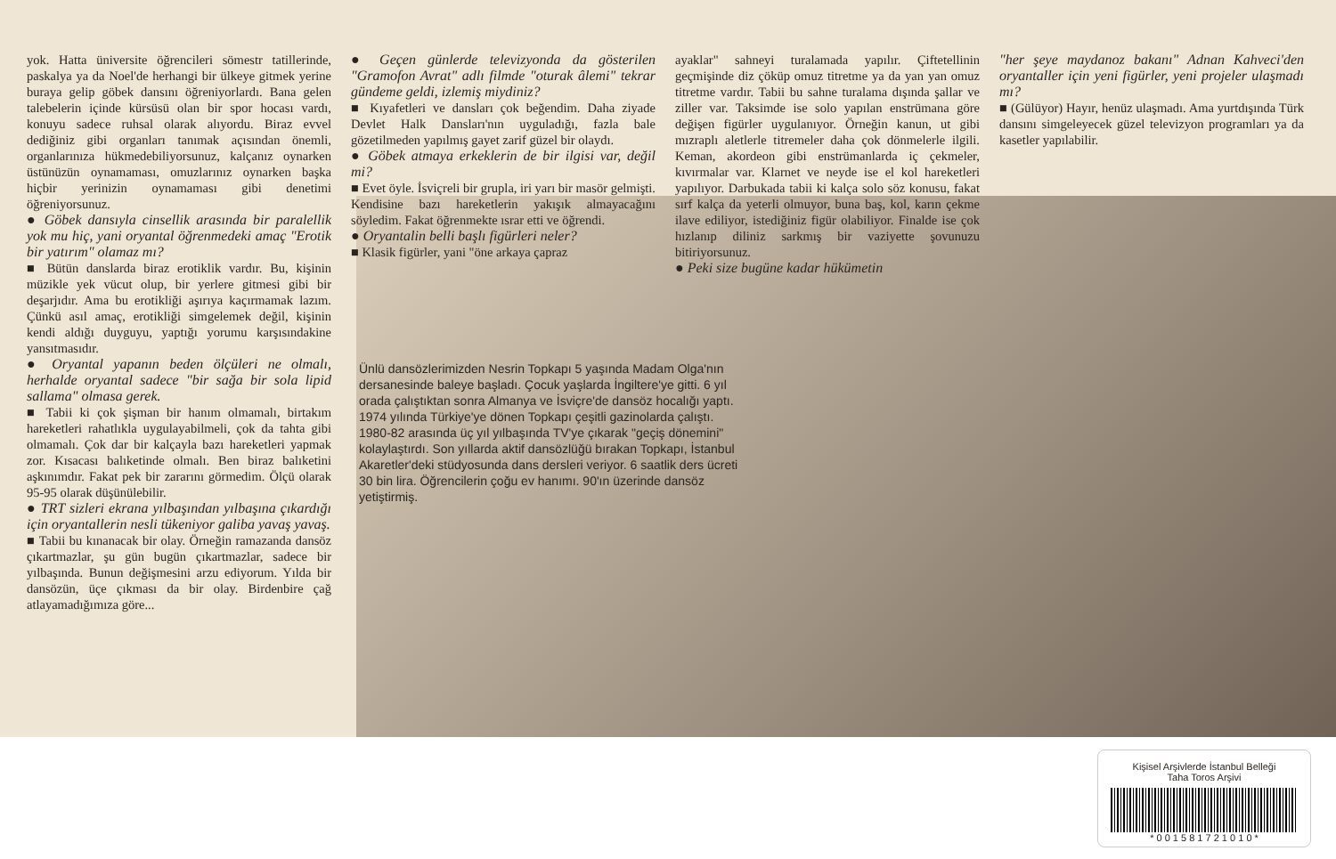yok. Hatta üniversite öğrencileri sömestr tatillerinde, paskalya ya da Noel'de herhangi bir ülkeye gitmek yerine buraya gelip göbek dansını öğreniyorlardı. Bana gelen talebelerin içinde kürsüsü olan bir spor hocası vardı, konuyu sadece ruhsal olarak alıyordu. Biraz evvel dediğiniz gibi organları tanımak açısından önemli, organlarınıza hükmedebiliyorsunuz, kalçanız oynarken üstünüzün oynamaması, omuzlarınız oynarken başka hiçbir yerinizin oynamaması gibi denetimi öğreniyorsunuz.
● Göbek dansıyla cinsellik arasında bir paralellik yok mu hiç, yani oryantal öğrenmedeki amaç "Erotik bir yatırım" olamaz mı?
■ Bütün danslarda biraz erotiklik vardır. Bu, kişinin müzikle yek vücut olup, bir yerlere gitmesi gibi bir deşarjıdır. Ama bu erotikliği aşırıya kaçırmamak lazım. Çünkü asıl amaç, erotikliği simgelemek değil, kişinin kendi aldığı duyguyu, yaptığı yorumu karşısındakine yansıtmasıdır.
● Oryantal yapanın beden ölçüleri ne olmalı, herhalde oryantal sadece "bir sağa bir sola lipid sallama" olmasa gerek.
■ Tabii ki çok şişman bir hanım olmamalı, birtakım hareketleri rahatlıkla uygulayabilmeli, çok da tahta gibi olmamalı. Çok dar bir kalçayla bazı hareketleri yapmak zor. Kısacası balıketinde olmalı. Ben biraz balıketini aşkınımdır. Fakat pek bir zararını görmedim. Ölçü olarak 95-95 olarak düşünülebilir.
● TRT sizleri ekrana yılbaşından yılbaşına çıkardığı için oryantallerin nesli tükeniyor galiba yavaş yavaş.
■ Tabii bu kınanacak bir olay. Örneğin ramazanda dansöz çıkartmazlar, şu gün bugün çıkartmazlar, sadece bir yılbaşında. Bunun değişmesini arzu ediyorum. Yılda bir dansözün, üçe çıkması da bir olay. Birdenbire çağ atlayamadığımıza göre...
● Geçen günlerde televizyonda da gösterilen "Gramofon Avrat" adlı filmde "oturak âlemi" tekrar gündeme geldi, izlemiş miydiniz?
■ Kıyafetleri ve dansları çok beğendim. Daha ziyade Devlet Halk Dansları'nın uyguladığı, fazla bale gözetilmeden yapılmış gayet zarif güzel bir olaydı.
● Göbek atmaya erkeklerin de bir ilgisi var, değil mi?
■ Evet öyle. İsviçreli bir grupla, iri yarı bir masör gelmişti. Kendisine bazı hareketlerin yakışık almayacağını söyledim. Fakat öğrenmekte ısrar etti ve öğrendi.
● Oryantalin belli başlı figürleri neler?
■ Klasik figürler, yani "öne arkaya çapraz
ayaklar" sahneyi turalamada yapılır. Çiftetellinin geçmişinde diz çöküp omuz titretme ya da yan yan omuz titretme vardır. Tabii bu sahne turalama dışında şallar ve ziller var. Taksimde ise solo yapılan enstrümana göre değişen figürler uygulanıyor. Örneğin kanun, ut gibi mızraplı aletlerle titremeler daha çok dönmelerle ilgili. Keman, akordeon gibi enstrümanlarda iç çekmeler, kıvırmalar var. Klarnet ve neyde ise el kol hareketleri yapılıyor. Darbukada tabii ki kalça solo söz konusu, fakat sırf kalça da yeterli olmuyor, buna baş, kol, karın çekme ilave ediliyor, istediğiniz figür olabiliyor. Finalde ise çok hızlanıp diliniz sarkmış bir vaziyette şovunuzu bitiriyorsunuz.
● Peki size bugüne kadar hükümetin
"her şeye maydanoz bakanı" Adnan Kahveci'den oryantaller için yeni figürler, yeni projeler ulaşmadı mı?
■ (Gülüyor) Hayır, henüz ulaşmadı. Ama yurtdışında Türk dansını simgeleyecek güzel televizyon programları ya da kasetler yapılabilir.
Ünlü dansözlerimizden Nesrin Topkapı 5 yaşında Madam Olga'nın dersanesinde baleye başladı. Çocuk yaşlarda İngiltere'ye gitti. 6 yıl orada çalıştıktan sonra Almanya ve İsviçre'de dansöz hocalığı yaptı. 1974 yılında Türkiye'ye dönen Topkapı çeşitli gazinolarda çalıştı. 1980-82 arasında üç yıl yılbaşında TV'ye çıkarak "geçiş dönemini" kolaylaştırdı. Son yıllarda aktif dansözlüğü bırakan Topkapı, İstanbul Akaretler'deki stüdyosunda dans dersleri veriyor. 6 saatlik ders ücreti 30 bin lira. Öğrencilerin çoğu ev hanımı. 90'ın üzerinde dansöz yetiştirmiş.
Kişisel Arşivlerde İstanbul Belleği
Taha Toros Arşivi
* 0 0 1 5 8 1 7 2 1 0 1 0 *